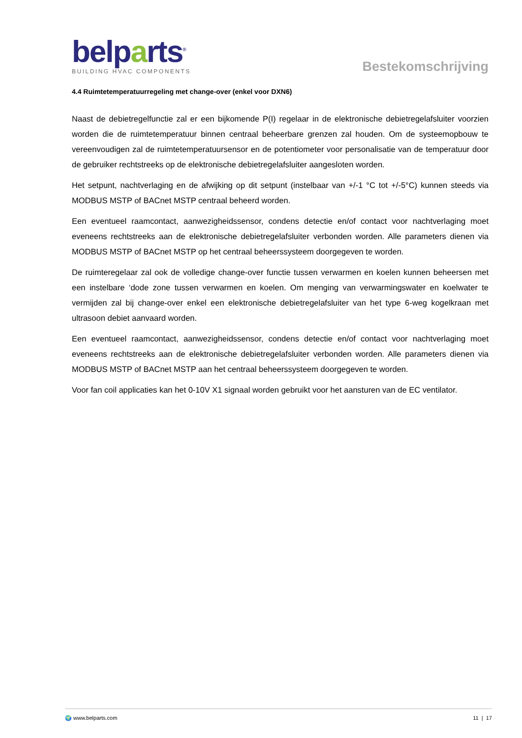belparts<sup>®</sup>
BUILDING HVAC COMPONENTS
Bestekomschrijving
4.4 Ruimtetemperatuurregeling met change-over (enkel voor DXN6)
Naast de debietregelfunctie zal er een bijkomende P(I) regelaar in de elektronische debietregelafsluiter voorzien worden die de ruimtetemperatuur binnen centraal beheerbare grenzen zal houden. Om de systeemopbouw te vereenvoudigen zal de ruimtetemperatuursensor en de potentiometer voor personalisatie van de temperatuur door de gebruiker rechtstreeks op de elektronische debietregelafsluiter aangesloten worden.
Het setpunt, nachtverlaging en de afwijking op dit setpunt (instelbaar van +/-1 °C tot +/-5°C) kunnen steeds via MODBUS MSTP of BACnet MSTP centraal beheerd worden.
Een eventueel raamcontact, aanwezigheidssensor, condens detectie en/of contact voor nachtverlaging moet eveneens rechtstreeks aan de elektronische debietregelafsluiter verbonden worden. Alle parameters dienen via MODBUS MSTP of BACnet MSTP op het centraal beheerssysteem doorgegeven te worden.
De ruimteregelaar zal ook de volledige change-over functie tussen verwarmen en koelen kunnen beheersen met een instelbare ‘dode zone tussen verwarmen en koelen. Om menging van verwarmingswater en koelwater te vermijden zal bij change-over enkel een elektronische debietregelafsluiter van het type 6-weg kogelkraan met ultrasoon debiet aanvaard worden.
Een eventueel raamcontact, aanwezigheidssensor, condens detectie en/of contact voor nachtverlaging moet eveneens rechtstreeks aan de elektronische debietregelafsluiter verbonden worden. Alle parameters dienen via MODBUS MSTP of BACnet MSTP aan het centraal beheerssysteem doorgegeven te worden.
Voor fan coil applicaties kan het 0-10V X1 signaal worden gebruikt voor het aansturen van de EC ventilator.
🌍 www.belparts.com 11 | 17